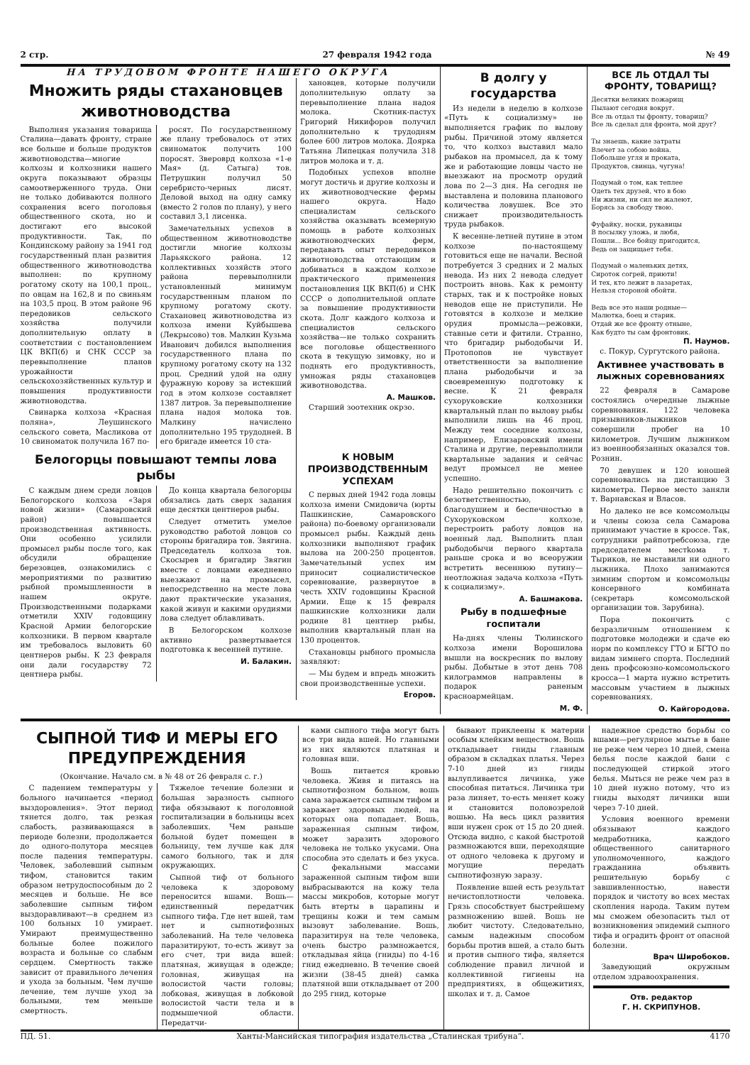2 стр. 27 февраля 1942 года № 49
НА ТРУДОВОМ ФРОНТЕ НАШЕГО ОКРУГА
Множить ряды стахановцев животноводства
Выполняя указания товарища Сталина—давать фронту, стране все больше и больше продуктов животноводства—многие колхозы и колхозники нашего округа показывают образцы самоотверженного труда. Они не только добиваются полного сохранения всего поголовья общественного скота, но и достигают его высокой продуктивности. Так, по Кондинскому району за 1941 год государственный план развития общественного животноводства выполнен: по крупному рогатому скоту на 100,1 проц., по овцам на 162,8 и по свиньям на 103,5 проц. В этом районе 96 передовиков сельского хозяйства получили дополнительную оплату в соответствии с постановлением ЦК ВКП(б) и СНК СССР за перевыполнение планов урожайности сельскохозяйственных культур и повышения продуктивности животноводства.
Свинарка колхоза «Красная поляна», Леушинского сельского совета, Масликова от 10 свиноматок получила 167 по-
росят. По государственному же плану требовалось от этих свиноматок получить 100 поросят. Звероврд колхоза «1-е Мая» (д. Сатыга) тов. Петрушкин получил 50 серебристо-черных лисят. Деловой выход на одну самку (вместо 2 голов по плану), у него составил 3,1 лисенка.
Замечательных успехов в общественном животноводстве достигли многие колхозы Ларьякского района. 12 коллективных хозяйств этого района перевыполнили установленный минимум государственным планом по крупному рогатому скоту. Стахановец животноводства из колхоза имени Куйбышева (Лекрысово) тов. Малкин Кузьма Иванович добился выполнения государственного плана по крупному рогатому скоту на 132 проц. Средний удой на одну фуражную корову за истекший год в этом колхозе составляет 1387 литров. За перевыполнение плана надоя молока тов. Малкину начислено дополнительно 195 трудодней. В его бригаде имеется 10 ста-
хановцев, которые получили дополнительную оплату за перевыполнение плана надоя молока. Скотник-пастух Григорий Никифоров получил дополнительно к трудодням более 600 литров молока. Доярка Татьяна Липецкая получила 318 литров молока и т. д.
Подобных успехов вполне могут достичь и другие колхозы и их животноводческие фермы нашего округа. Надо специалистам сельского хозяйства оказывать всемерную помощь в работе колхозных животноводческих ферм, передавать опыт передовиков животноводства отстающим и добиваться в каждом колхозе практического применения постановления ЦК ВКП(б) и СНК СССР о дополнительной оплате за повышение продуктивности скота. Долг каждого колхоза и специалистов сельского хозяйства—не только сохранить все поголовье общественного скота в текущую зимовку, но и поднять его продуктивность, умножая ряды стахановцев животноводства.
А. Машков.
Старший зоотехник окрзо.
Белогорцы повышают темпы лова рыбы
С каждым днем среди ловцов Белогорского колхоза «Заря новой жизни» (Самаровский район) повышается производственная активность. Они особенно усилили промысел рыбы после того, как обсудили обращение березовцев, ознакомились с мероприятиями по развитию рыбной промышленности в нашем округе. Производственными подарками отметили XXIV годовщину Красной Армии белогорские колхозники. В первом квартале им требовалось выловить 60 центнеров рыбы. К 23 февраля они дали государству 72 центнера рыбы.
До конца квартала белогорцы обязались дать сверх задания еще десятки центнеров рыбы.
Следует отметить умелое руководство работой ловцов со стороны бригадира тов. Звягина. Председатель колхоза тов. Скосырев и бригадир Звягин вместе с ловцами ежедневно выезжают на промысел, непосредственно на месте лова дают практические указания, какой живун и какими орудиями лова следует облавливать.
В Белогорском колхозе активно развертывается подготовка к весенней путине.
И. Балакин.
К НОВЫМ ПРОИЗВОДСТВЕННЫМ УСПЕХАМ
С первых дней 1942 года ловцы колхоза имени Смидовича (юрты Пашкинские, Самаровского района) по-боевому организовали промысел рыбы. Каждый день колхозники выполняют график вылова на 200-250 процентов. Замечательный успех им приносит социалистическое соревнование, развернутое в честь XXIV годовщины Красной Армии. Еще к 15 февраля пашкинские колхозники дали родине 81 центнер рыбы, выполнив квартальный план на 130 процентов.
Стахановцы рыбного промысла заявляют:
— Мы будем и впредь множить свои производственные успехи.
Егоров.
В долгу у государства
Из недели в неделю в колхозе «Путь к социализму» не выполняется график по вылову рыбы. Причиной этому является то, что колхоз выставил мало рыбаков на промысел, да к тому же и работающие ловцы часто не выезжают на просмотр орудий лова по 2—3 дня. На сегодня не выставлена и половина планового количества ловушек. Все это снижает производительность труда рыбаков.
К весенне-летней путине в этом колхозе по-настоящему готовиться еще не начали. Весной потребуется 3 средних и 2 малых невода. Из них 2 невода следует построить вновь. Как к ремонту старых, так и к постройке новых неводов еще не приступили. Не готовятся в колхозе и мелкие орудия промысла—режовки, ставные сети и фитили. Странно, что бригадир рыбодобычи И. Протопопов не чувствует ответственности за выполнение плана рыбодобычи и за своевременную подготовку к весне. К 21 февраля сухоруковские колхозники квартальный план по вылову рыбы выполнили лишь на 46 проц. Между тем соседние колхозы, например, Елизаровский имени Сталина и другие, перевыполнили квартальные задания и сейчас ведут промысел не менее успешно.
Надо решительно покончить с безответственностью, благодушием и беспечностью в Сухоруковском колхозе, перестроить работу ловцов на военный лад. Выполнить план рыбодобычи первого квартала раньше срока и во всеоружии встретить весеннюю путину—неотложная задача колхоза «Путь к социализму».
А. Башмакова.
Рыбу в подшефные госпитали
На-днях члены Тюлинского колхоза имени Ворошилова вышли на воскресник по вылову рыбы. Добытые в этот день 708 килограммов направлены в подарок раненым красноармейцам.
М. Ф.
ВСЕ ЛЬ ОТДАЛ ТЫ ФРОНТУ, ТОВАРИЩ?
Десятки великих пожарищ
Пылают сегодня вокруг.
Все ль отдал ты фронту, товарищ?
Все ль сделал для фронта, мой друг?
Ты знаешь, какие затраты
Влечет за собою война.
Побольше угля и проката,
Продуктов, свинца, чугуна!
Подумай о том, как теплее
Одеть тех друзей, что в бою
Ни жизни, ни сил не жалеют,
Борясь за свободу твою.
Фуфайку, носки, рукавицы
В посылку уложь, и любя,
Пошли... Все бойцу пригодится,
Ведь он защищает тебя.
Подумай о маленьких детях,
Сироток согрей, приюти!
И тех, кто лежит в лазаретах,
Нельзя стороной обойти.
Ведь все это наши родные—
Малютка, боец и старик.
Отдай же все фронту отныне,
Как будто ты сам фронтовик.
П. Наумов.
с. Покур, Сургутского района.
Активнее участвовать в лыжных соревнованиях
22 февраля в Самарове состоялись очередные лыжные соревнования. 122 человека призывников-лыжников совершили пробег на 10 километров. Лучшим лыжником из военнообязанных оказался тов. Рознин.
70 девушек и 120 юношей соревновались на дистанцию 3 километра. Первое место заняли т. Варнавская и Власов.
Но далеко не все комсомольцы и члены союза села Самарова принимают участие в кроссе. Так, сотрудники райпотребсоюза, где председателем местkома т. Тыриков, не выставили ни одного лыжника. Плохо занимаются зимним спортом и комсомольцы консервного комбината (секретарь комсомольской организации тов. Зарубина).
Пора покончить с безразличным отношением к подготовке молодежи и сдаче ею норм по комплексу ГТО и БГТО по видам зимнего спорта. Последний день профсоюзно-комсомольского кросса—1 марта нужно встретить массовым участием в лыжных соревнованиях.
О. Кайгородова.
СЫПНОЙ ТИФ И МЕРЫ ЕГО ПРЕДУПРЕЖДЕНИЯ
(Окончание. Начало см. в № 48 от 26 февраля с. г.)
С падением температуры у больного начинается «период выздоровления». Этот период тянется долго, так резкая слабость, развивающаяся в периоде болезни, продолжается до одного-полутора месяцев после падения температуры. Человек, заболевший сыпным тифом, становится таким образом нетрудоспособным до 2 месяцев и больше. Не все заболевшие сыпным тифом выздоравливают—в среднем из 100 больных 10 умирает. Умирают преимущественно больные более пожилого возраста и больные со слабым сердцем. Смертность также зависит от правильного лечения и ухода за больным. Чем лучше лечение, тем лучше уход за больными, тем меньше смертность.
Тяжелое течение болезни и большая заразность сыпного тифа обязывают к поголовной госпитализации в больницы всех заболевших. Чем раньше больной будет помещен в больницу, тем лучше как для самого больного, так и для окружающих.
Сыпной тиф от больного человека к здоровому переносится вшами. Вошь—единственный передатчик сыпного тифа. Где нет вшей, там нет и сыпнотифозных заболеваний. На теле человека паразитируют, то-есть живут за его счет, три вида вшей: платяная, живущая в одежде; головная, живущая на волосистой части головы; лобковая, живущая в лобковой волосистой части тела и в подмышечной области. Передатчи-
ками сыпного тифа могут быть все три вида вшей. Но главными из них являются платяная и головная вши.
Вошь питается кровью человека. Живя и питаясь на сыпнотифозном больном, вошь сама заражается сыпным тифом и заражает здоровых людей, на которых она попадает. Вошь, зараженная сыпным тифом, может заразить здорового человека не только укусами. Она способна это сделать и без укуса. С фекальными массами зараженной сыпным тифом вши выбрасываются на кожу тела массы микробов, которые могут быть втерты в царапины и трещины кожи и тем самым вызовут заболевание. Вошь, паразитируя на теле человека, очень быстро размножается, откладывая яйца (гниды) по 4-16 гнид ежедневно. В течение своей жизни (38-45 дней) самка платяной вши откладывает от 200 до 295 гнид, которые
бывают приклеены к материи особым клейким веществом. Вошь откладывает гниды главным образом в складках платья. Через 7-10 дней из гниды вылупливается личинка, уже способная питаться. Личинка три раза линяет, то-есть меняет кожу и становится половозрелой вошью. На весь цикл развития вши нужен срок от 15 до 20 дней. Отсюда видно, с какой быстротой размножаются вши, переходящие от одного человека к другому и могущие передать сыпнотифозную заразу.
Появление вшей есть результат нечистоплотности человека. Грязь способствует быстрейшему размножению вшей. Вошь не любит чистоту. Следовательно, самым надежным способом борьбы против вшей, а стало быть и против сыпного тифа, является соблюдение правил личной и коллективной гигиены на предприятиях, в общежитиях, школах и т. д. Самое
надежное средство борьбы со вшами—регулярное мытье в бане не реже чем через 10 дней, смена белья после каждой бани с последующей стиркой этого белья. Мыться не реже чем раз в 10 дней нужно потому, что из гниды выходят личинки вши через 7-10 дней.
Условия военного времени обязывают каждого медработника, каждого общественного санитарного уполномоченного, каждого гражданина объявить решительную борьбу с завшивленностью, навести порядок и чистоту во всех местах скопления народа. Таким путем мы сможем обезопасить тыл от возникновения эпидемий сыпного тифа и оградить фронт от опасной болезни.
Врач Широбоков.
Заведующий окружным отделом здравоохранения.
Отв. редактор
Г. Н. СКРИПУНОВ.
ПД. 51. Ханты-Мансийская типография издательства „Сталинская трибуна“. 4170